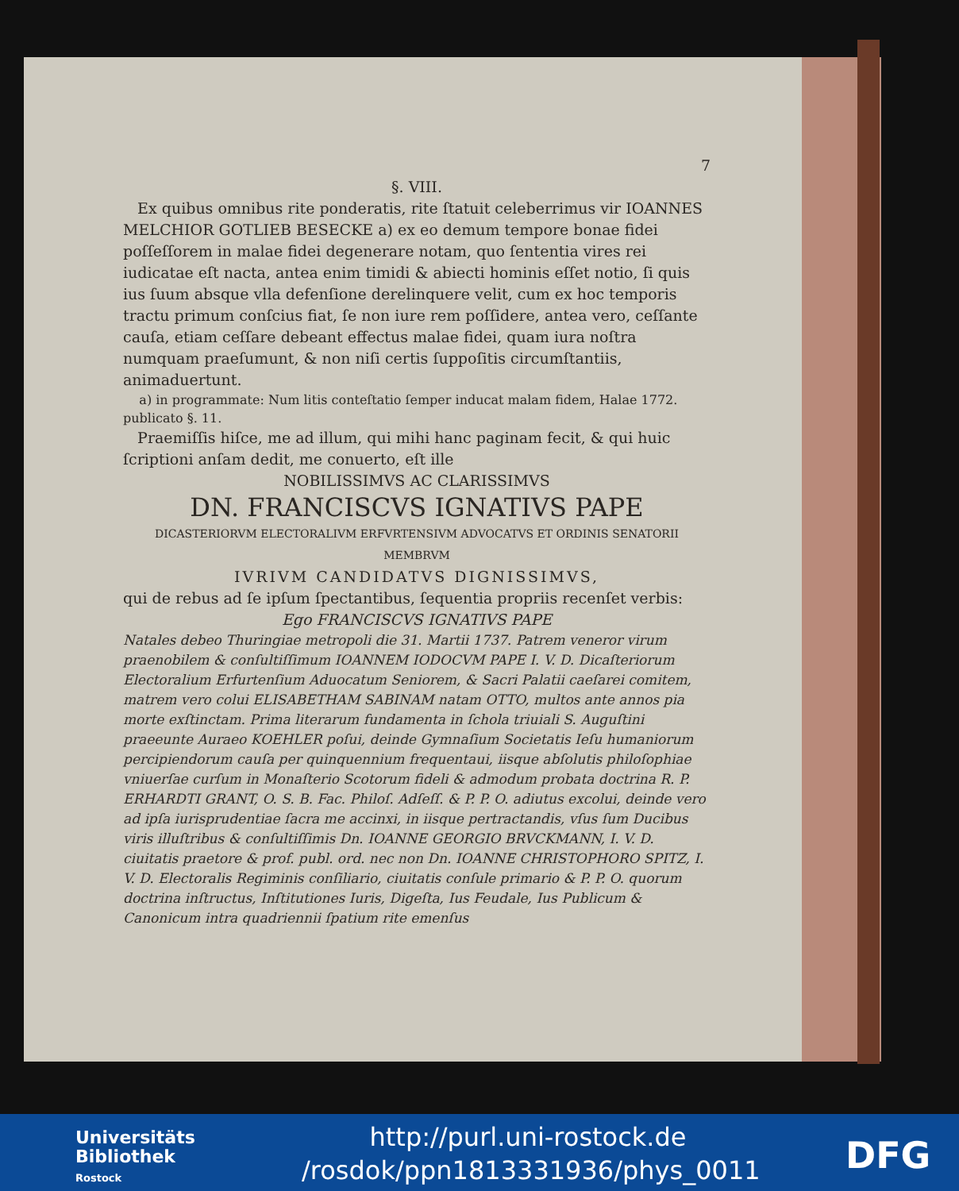7
§. VIII.
Ex quibus omnibus rite ponderatis, rite ſtatuit celeberrimus vir IOANNES MELCHIOR GOTLIEB BESECKE a) ex eo demum tempore bonae fidei poſſeſſorem in malae fidei degenerare notam, quo ſententia vires rei iudicatae eſt nacta, antea enim timidi & abiecti hominis eſſet notio, ſi quis ius ſuum absque vlla defenſione derelinquere velit, cum ex hoc temporis tractu primum conſcius fiat, ſe non iure rem poſſidere, antea vero, ceſſante cauſa, etiam ceſſare debeant effectus malae fidei, quam iura noſtra numquam praeſumunt, & non niſi certis ſuppoſitis circumſtantiis, animaduertunt.
a) in programmate: Num litis conteſtatio ſemper inducat malam fidem, Halae 1772. publicato §. 11.
Praemiſſis hiſce, me ad illum, qui mihi hanc paginam fecit, & qui huic ſcriptioni anſam dedit, me conuerto, eſt ille
NOBILISSIMVS AC CLARISSIMVS
DN. FRANCISCVS IGNATIVS PAPE
DICASTERIORVM ELECTORALIVM ERFVRTENSIVM ADVOCATVS ET ORDINIS SENATORII MEMBRVM
IVRIVM CANDIDATVS DIGNISSIMVS,
qui de rebus ad ſe ipſum ſpectantibus, ſequentia propriis recenſet verbis:
Ego FRANCISCVS IGNATIVS PAPE
Natales debeo Thuringiae metropoli die 31. Martii 1737. Patrem veneror virum praenobilem & conſultiſſimum IOANNEM IODOCVM PAPE I. V. D. Dicaſteriorum Electoralium Erfurtenſium Aduocatum Seniorem, & Sacri Palatii caeſarei comitem, matrem vero colui ELISABETHAM SABINAM natam OTTO, multos ante annos pia morte exſtinctam. Prima literarum fundamenta in ſchola triuiali S. Auguſtini praeeunte Auraeo KOEHLER poſui, deinde Gymnaſium Societatis Ieſu humaniorum percipiendorum cauſa per quinquennium frequentaui, iisque abſolutis philoſophiae vniuerſae curſum in Monaſterio Scotorum fideli & admodum probata doctrina R. P. ERHARDTI GRANT, O. S. B. Fac. Philoſ. Adſeſſ. & P. P. O. adiutus excolui, deinde vero ad ipſa iurisprudentiae ſacra me accinxi, in iisque pertractandis, vſus ſum Ducibus viris illuſtribus & conſultiſſimis Dn. IOANNE GEORGIO BRVCKMANN, I. V. D. ciuitatis praetore & prof. publ. ord. nec non Dn. IOANNE CHRISTOPHORO SPITZ, I. V. D. Electoralis Regiminis conſiliario, ciuitatis conſule primario & P. P. O. quorum doctrina inſtructus, Inſtitutiones Iuris, Digeſta, Ius Feudale, Ius Publicum & Canonicum intra quadriennii ſpatium rite emenſus
Universitäts
Bibliothek
Rostock
http://purl.uni-rostock.de /rosdok/ppn1813331936/phys_0011
DFG